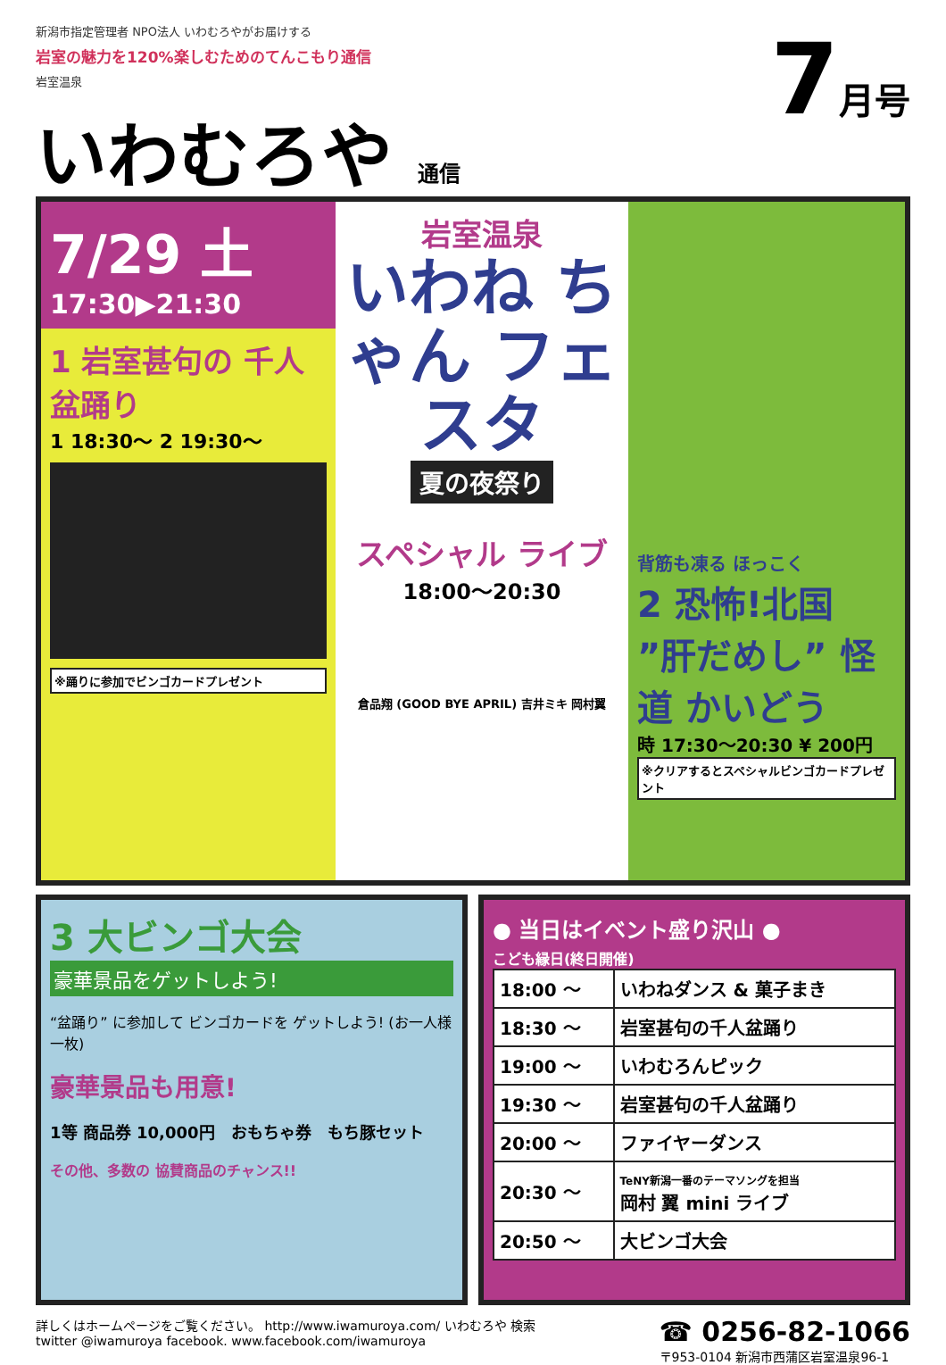新潟市指定管理者 NPO法人 いわむろやがお届けする
岩室の魅力を120%楽しむためのてんこもり通信
岩室温泉
いわむろや 通信
7月号
7/29 土
17:30▶21:30
1 岩室甚句の 千人盆踊り
1 18:30〜 2 19:30〜
※踊りに参加でビンゴカードプレゼント
岩室温泉
いわね ちゃん フェスタ
夏の夜祭り
スペシャル ライブ
18:00〜20:30
倉品翔 (GOOD BYE APRIL) 吉井ミキ 岡村翼
背筋も凍る ほっこく
2 恐怖!北国 ”肝だめし” 怪道 かいどう
時 17:30〜20:30 ¥ 200円
※クリアするとスペシャルビンゴカードプレゼント
3 大ビンゴ大会
豪華景品をゲットしよう!
“盆踊り” に参加して ビンゴカードを ゲットしよう! (お一人様一枚)
豪華景品も用意!
1等 商品券 10,000円　おもちゃ券　もち豚セット
その他、多数の 協賛商品のチャンス!!
● 当日はイベント盛り沢山 ●
こども縁日(終日開催)
| 18:00 〜 | いわねダンス & 菓子まき |
| 18:30 〜 | 岩室甚句の千人盆踊り |
| 19:00 〜 | いわむろんピック |
| 19:30 〜 | 岩室甚句の千人盆踊り |
| 20:00 〜 | ファイヤーダンス |
| 20:30 〜 | TeNY新潟一番のテーマソングを担当 岡村 翼 mini ライブ |
| 20:50 〜 | 大ビンゴ大会 |
詳しくはホームページをご覧ください。 http://www.iwamuroya.com/ いわむろや 検索
twitter @iwamuroya facebook. www.facebook.com/iwamuroya
☎ 0256-82-1066
〒953-0104 新潟市西蒲区岩室温泉96-1